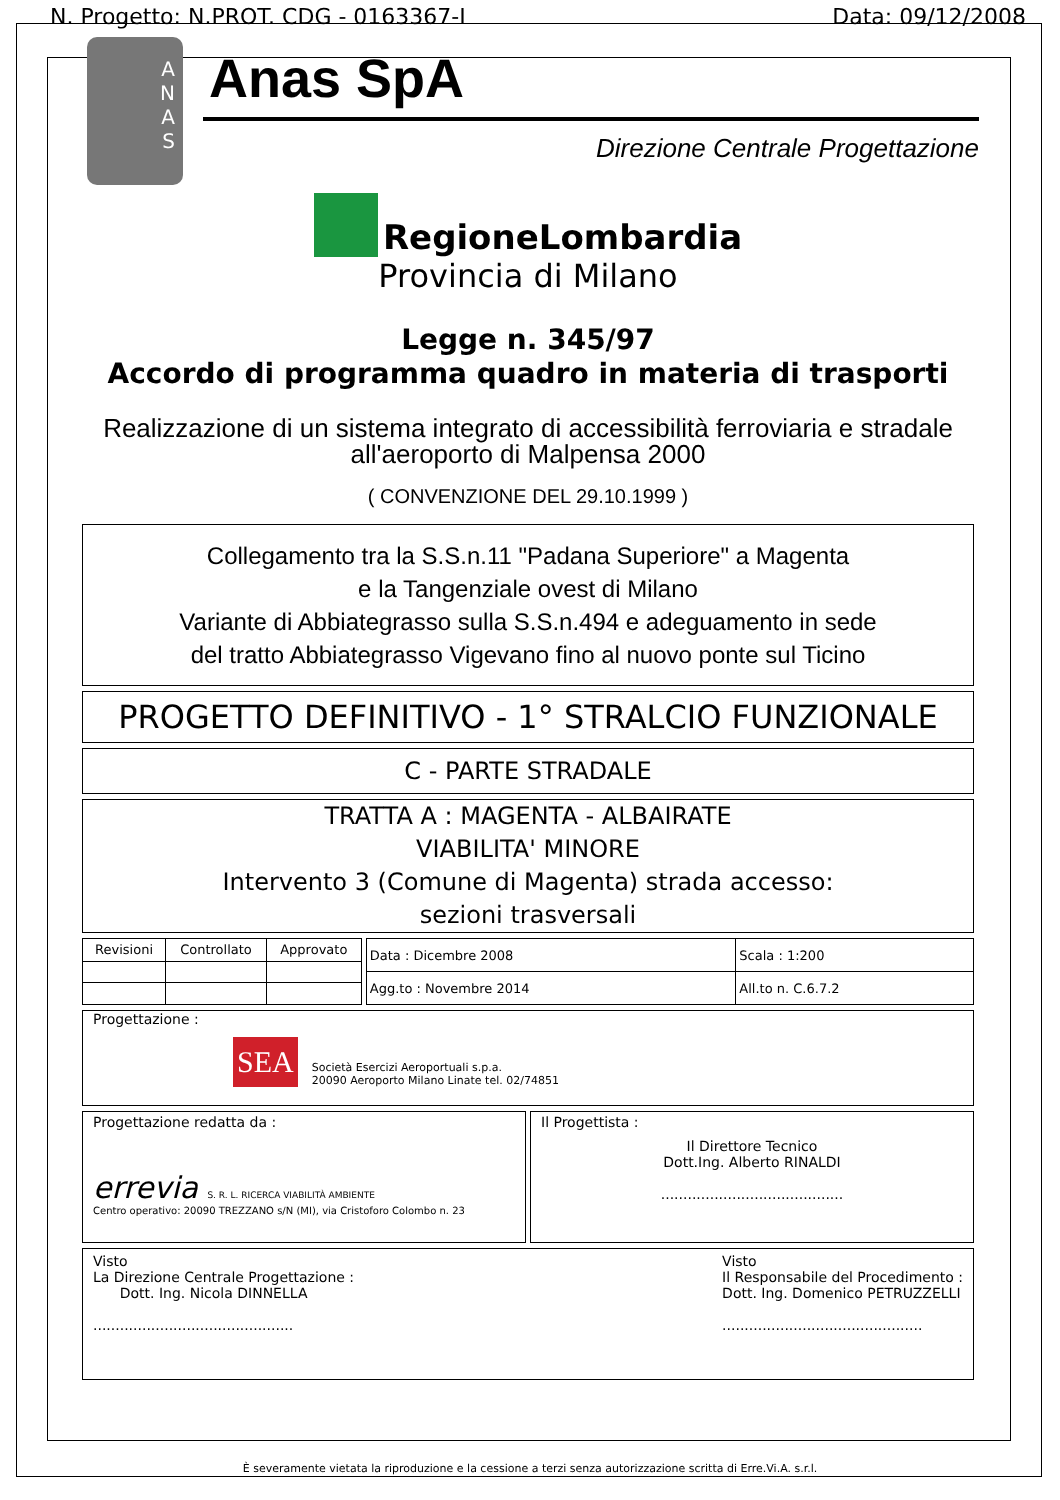N. Progetto: N.PROT. CDG - 0163367-I Data: 09/12/2008
A
N
A
S
Anas SpA
Direzione Centrale Progettazione
RegioneLombardia
Provincia di Milano
Legge n. 345/97
Accordo di programma quadro in materia di trasporti
Realizzazione di un sistema integrato di accessibilità ferroviaria e stradale
all'aeroporto di Malpensa 2000
( CONVENZIONE DEL 29.10.1999 )
Collegamento tra la S.S.n.11 "Padana Superiore" a Magenta
e la Tangenziale ovest di Milano
Variante di Abbiategrasso sulla S.S.n.494 e adeguamento in sede
del tratto Abbiategrasso Vigevano fino al nuovo ponte sul Ticino
PROGETTO DEFINITIVO - 1° STRALCIO FUNZIONALE
C - PARTE STRADALE
TRATTA A : MAGENTA - ALBAIRATE
VIABILITA' MINORE
Intervento 3 (Comune di Magenta) strada accesso:
sezioni trasversali
| Revisioni | Controllato | Approvato |
| Data : Dicembre 2008 | Scala : 1:200 |
| Agg.to : Novembre 2014 | All.to n. C.6.7.2 |
Progettazione :
SEA Società Esercizi Aeroportuali s.p.a.
20090 Aeroporto Milano Linate tel. 02/74851
Progettazione redatta da :
errevia S. R. L. RICERCA VIABILITÀ AMBIENTE
Centro operativo: 20090 TREZZANO s/N (MI), via Cristoforo Colombo n. 23
Il Progettista :
Il Direttore Tecnico
Dott.Ing. Alberto RINALDI
.........................................
Visto
La Direzione Centrale Progettazione :
Dott. Ing. Nicola DINNELLA
.............................................
Visto
Il Responsabile del Procedimento :
Dott. Ing. Domenico PETRUZZELLI
.............................................
È severamente vietata la riproduzione e la cessione a terzi senza autorizzazione scritta di Erre.Vi.A. s.r.l.